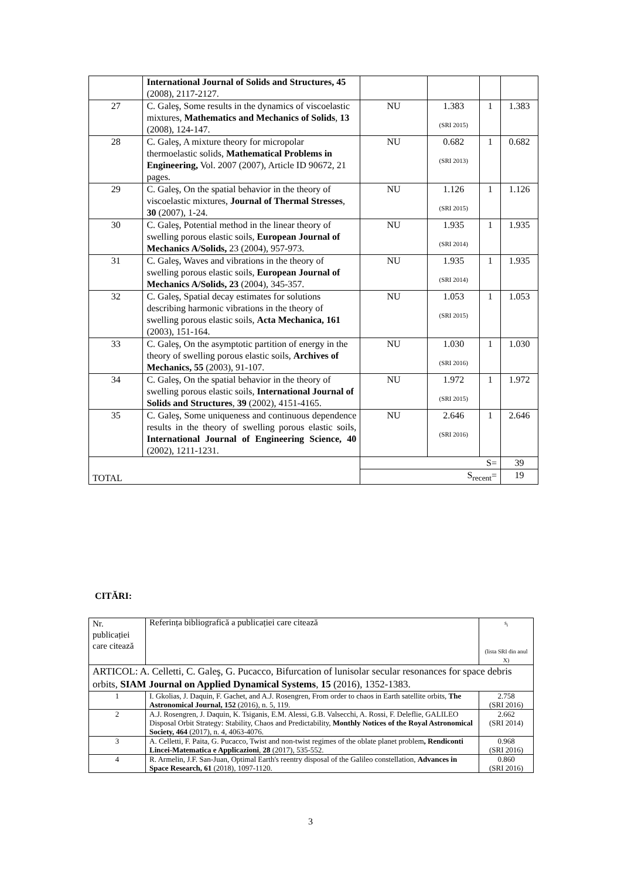| | International Journal of Solids and Structures, 45 (2008), 2117-2127. | | | | |
| 27 | C. Galeş, Some results in the dynamics of viscoelastic mixtures, Mathematics and Mechanics of Solids , 13 (2008), 124-147. | NU | 1.383 (SRI 2015) | 1 | 1.383 |
| 28 | C. Galeş, A mixture theory for micropolar thermoelastic solids, Mathematical Problems in Engineering, Vol. 2007 (2007), Article ID 90672, 21 pages. | NU | 0.682 (SRI 2013) | 1 | 0.682 |
| 29 | C. Galeş, On the spatial behavior in the theory of viscoelastic mixtures, Journal of Thermal Stresses , 30 (2007), 1-24. | NU | 1.126 (SRI 2015) | 1 | 1.126 |
| 30 | C. Galeş, Potential method in the linear theory of swelling porous elastic soils, European Journal of Mechanics A/Solids, 23 (2004), 957-973. | NU | 1.935 (SRI 2014) | 1 | 1.935 |
| 31 | C. Galeş, Waves and vibrations in the theory of swelling porous elastic soils, European Journal of Mechanics A/Solids, 23 (2004), 345-357. | NU | 1.935 (SRI 2014) | 1 | 1.935 |
| 32 | C. Galeş, Spatial decay estimates for solutions describing harmonic vibrations in the theory of swelling porous elastic soils, Acta Mechanica, 161 (2003), 151-164. | NU | 1.053 (SRI 2015) | 1 | 1.053 |
| 33 | C. Galeş, On the asymptotic partition of energy in the theory of swelling porous elastic soils, Archives of Mechanics, 55 (2003), 91-107. | NU | 1.030 (SRI 2016) | 1 | 1.030 |
| 34 | C. Galeş, On the spatial behavior in the theory of swelling porous elastic soils, International Journal of Solids and Structures , 39 (2002), 4151-4165. | NU | 1.972 (SRI 2015) | 1 | 1.972 |
| 35 | C. Galeş, Some uniqueness and continuous dependence results in the theory of swelling porous elastic soils, International Journal of Engineering Science, 40 (2002), 1211-1231. | NU | 2.646 (SRI 2016) | 1 | 2.646 |
| TOTAL | | S= | | | 39 |
| | | S<sub>recent</sub>= | | | 19 |
CITĂRI:
| Nr. publicației care citează | Referința bibliografică a publicației care citează | s<sub>i</sub> (lista SRI din anul X) |
| ARTICOL: A. Celletti, C. Galeş, G. Pucacco, Bifurcation of lunisolar secular resonances for space debris orbits, SIAM Journal on Applied Dynamical Systems , 15 (2016), 1352-1383. | | |
| 1 | I. Gkolias, J. Daquin, F. Gachet, and A.J. Rosengren, From order to chaos in Earth satellite orbits, The Astronomical Journal, 152 (2016), n. 5, 119. | 2.758 (SRI 2016) |
| 2 | A.J. Rosengren, J. Daquin, K. Tsiganis, E.M. Alessi, G.B. Valsecchi, A. Rossi, F. Deleflie, GALILEO Disposal Orbit Strategy: Stability, Chaos and Predictability, Monthly Notices of the Royal Astronomical Society, 464 (2017), n. 4, 4063-4076. | 2.662 (SRI 2014) |
| 3 | A. Celletti, F. Paita, G. Pucacco, Twist and non-twist regimes of the oblate planet problem , Rendiconti Lincei-Matematica e Applicazioni , 28 (2017), 535-552. | 0.968 (SRI 2016) |
| 4 | R. Armelin, J.F. San-Juan, Optimal Earth's reentry disposal of the Galileo constellation, Advances in Space Research, 61 (2018), 1097-1120. | 0.860 (SRI 2016) |
3